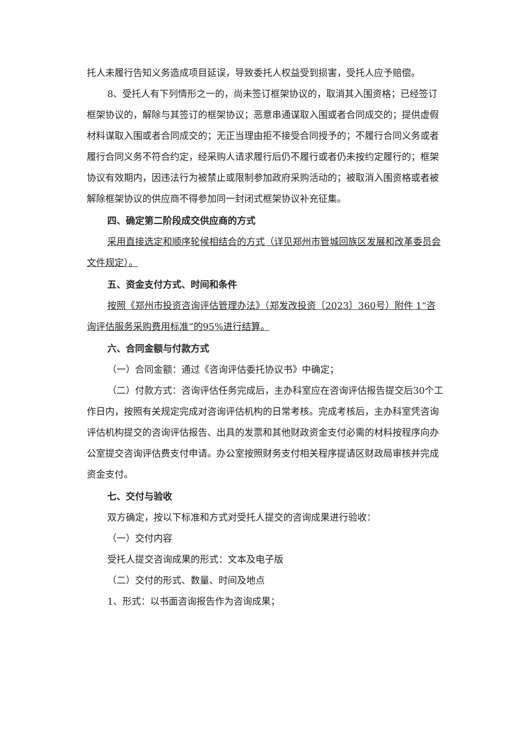托人未履行告知义务造成项目延误，导致委托人权益受到损害，受托人应予赔偿。
8、受托人有下列情形之一的，尚未签订框架协议的，取消其入围资格；已经签订框架协议的，解除与其签订的框架协议；恶意串通谋取入围或者合同成交的；提供虚假材料谋取入围或者合同成交的；无正当理由拒不接受合同授予的；不履行合同义务或者履行合同义务不符合约定，经采购人请求履行后仍不履行或者仍未按约定履行的；框架协议有效期内，因违法行为被禁止或限制参加政府采购活动的；被取消入围资格或者被解除框架协议的供应商不得参加同一封闭式框架协议补充征集。
四、确定第二阶段成交供应商的方式
采用直接选定和顺序轮候相结合的方式（详见郑州市管城回族区发展和改革委员会文件规定）。
五、资金支付方式、时间和条件
按照《郑州市投资咨询评估管理办法》（郑发改投资〔2023〕360号）附件 1“咨询评估服务采购费用标准”的95%进行结算。
六、合同金额与付款方式
（一）合同金额：通过《咨询评估委托协议书》中确定；
（二）付款方式：咨询评估任务完成后，主办科室应在咨询评估报告提交后30个工作日内，按照有关规定完成对咨询评估机构的日常考核。完成考核后，主办科室凭咨询评估机构提交的咨询评估报告、出具的发票和其他财政资金支付必需的材料按程序向办公室提交咨询评估费支付申请。办公室按照财务支付相关程序提请区财政局审核并完成资金支付。
七、交付与验收
双方确定，按以下标准和方式对受托人提交的咨询成果进行验收：
（一）交付内容
受托人提交咨询成果的形式：文本及电子版
（二）交付的形式、数量、时间及地点
1、形式：以书面咨询报告作为咨询成果；